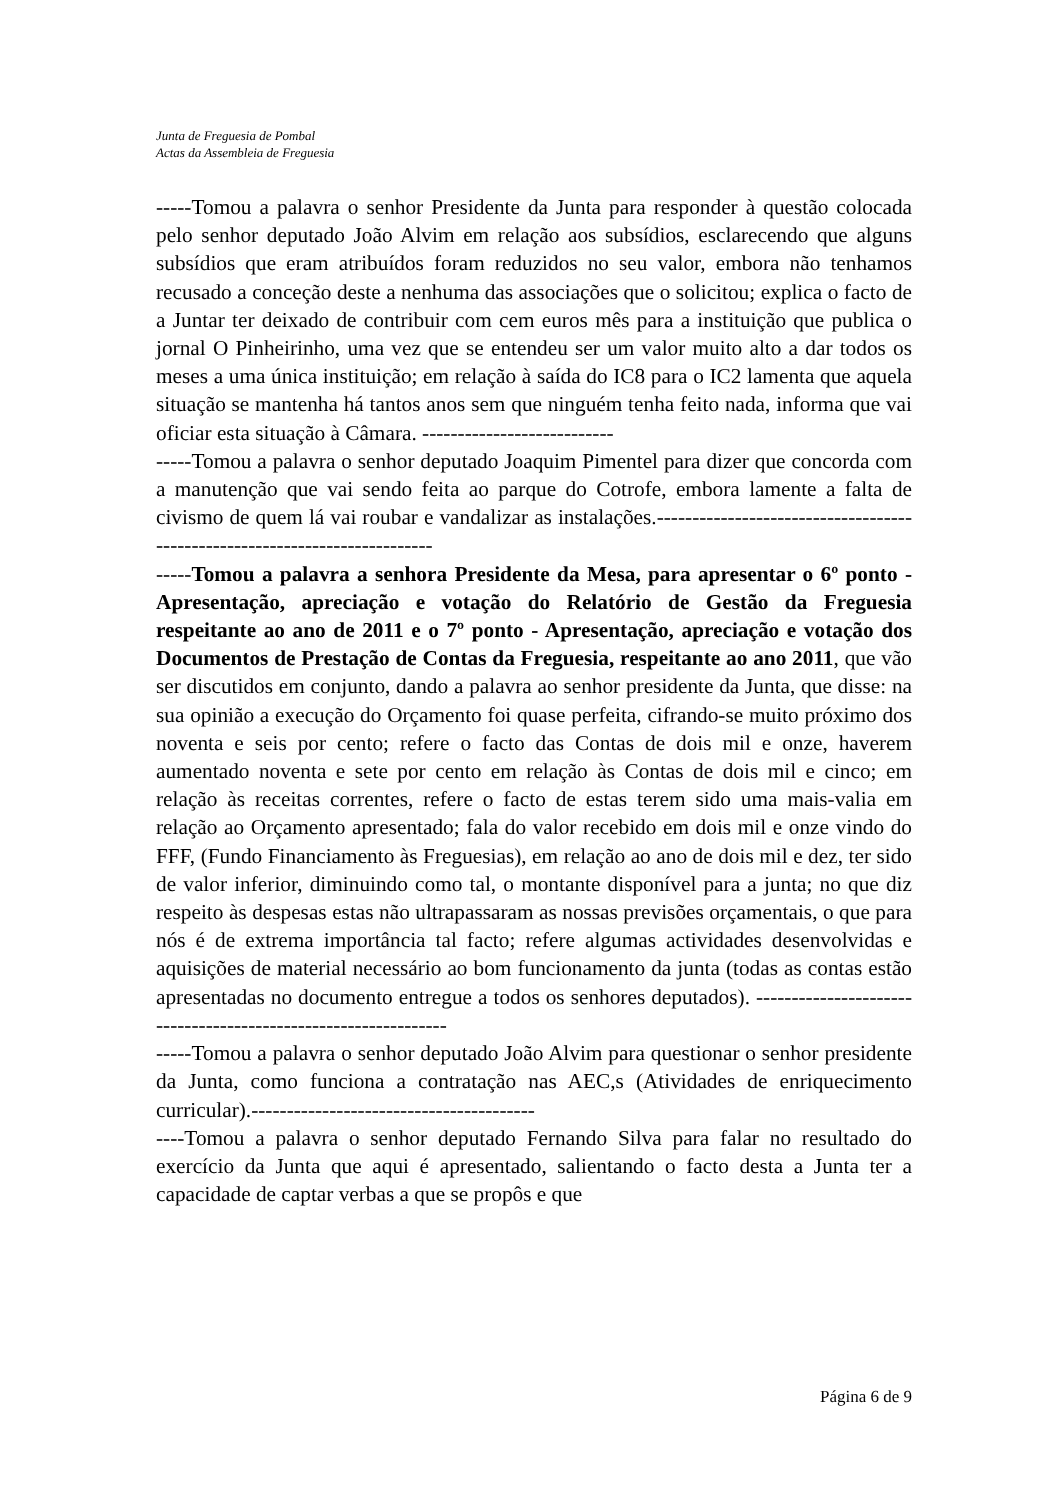Junta de Freguesia de Pombal
Actas da Assembleia de Freguesia
-----Tomou a palavra o senhor Presidente da Junta para responder à questão colocada pelo senhor deputado João Alvim em relação aos subsídios, esclarecendo que alguns subsídios que eram atribuídos foram reduzidos no seu valor, embora não tenhamos recusado a conceção deste a nenhuma das associações que o solicitou; explica o facto de a Juntar ter deixado de contribuir com cem euros mês para a instituição que publica o jornal O Pinheirinho, uma vez que se entendeu ser um valor muito alto a dar todos os meses a uma única instituição; em relação à saída do IC8 para o IC2 lamenta que aquela situação se mantenha há tantos anos sem que ninguém tenha feito nada, informa que vai oficiar esta situação à Câmara. ---------------------------
-----Tomou a palavra o senhor deputado Joaquim Pimentel para dizer que concorda com a manutenção que vai sendo feita ao parque do Cotrofe, embora lamente a falta de civismo de quem lá vai roubar e vandalizar as instalações.---------------------------------------------------------------------------
-----Tomou a palavra a senhora Presidente da Mesa, para apresentar o 6º ponto - Apresentação, apreciação e votação do Relatório de Gestão da Freguesia respeitante ao ano de 2011 e o 7º ponto - Apresentação, apreciação e votação dos Documentos de Prestação de Contas da Freguesia, respeitante ao ano 2011, que vão ser discutidos em conjunto, dando a palavra ao senhor presidente da Junta, que disse: na sua opinião a execução do Orçamento foi quase perfeita, cifrando-se muito próximo dos noventa e seis por cento; refere o facto das Contas de dois mil e onze, haverem aumentado noventa e sete por cento em relação às Contas de dois mil e cinco; em relação às receitas correntes, refere o facto de estas terem sido uma mais-valia em relação ao Orçamento apresentado; fala do valor recebido em dois mil e onze vindo do FFF, (Fundo Financiamento às Freguesias), em relação ao ano de dois mil e dez, ter sido de valor inferior, diminuindo como tal, o montante disponível para a junta; no que diz respeito às despesas estas não ultrapassaram as nossas previsões orçamentais, o que para nós é de extrema importância tal facto; refere algumas actividades desenvolvidas e aquisições de material necessário ao bom funcionamento da junta (todas as contas estão apresentadas no documento entregue a todos os senhores deputados). ---------------------------------------------------------------
-----Tomou a palavra o senhor deputado João Alvim para questionar o senhor presidente da Junta, como funciona a contratação nas AEC,s (Atividades de enriquecimento curricular).----------------------------------------
----Tomou a palavra o senhor deputado Fernando Silva para falar no resultado do exercício da Junta que aqui é apresentado, salientando o facto desta a Junta ter a capacidade de captar verbas a que se propôs e que
Página 6 de 9